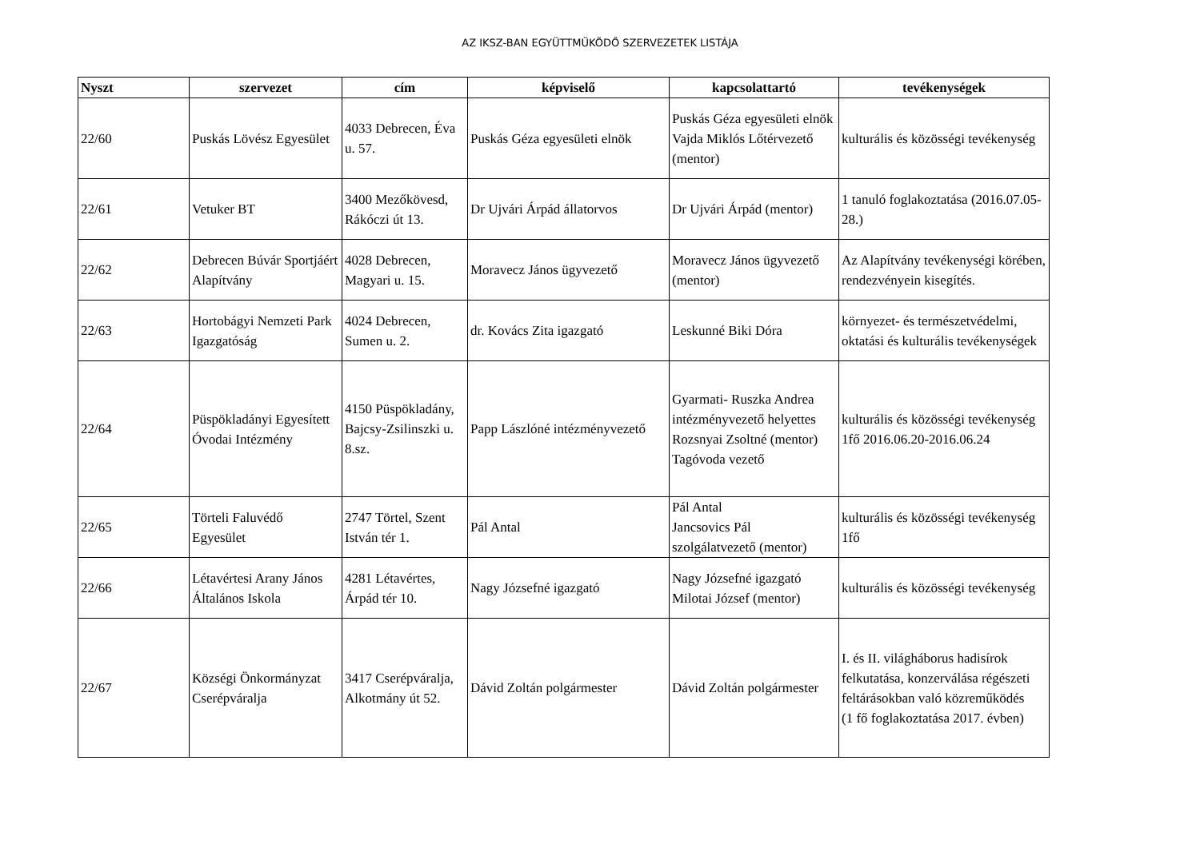AZ IKSZ-BAN EGYÜTTMŰKÖDŐ SZERVEZETEK LISTÁJA
| Nyszt | szervezet | cím | képviselő | kapcsolattartó | tevékenységek |
| --- | --- | --- | --- | --- | --- |
| 22/60 | Puskás Lövész Egyesület | 4033 Debrecen, Éva u. 57. | Puskás Géza egyesületi elnök | Puskás Géza egyesületi elnök Vajda Miklós Lőtérvezető (mentor) | kulturális és közösségi tevékenység |
| 22/61 | Vetuker BT | 3400 Mezőkövesd, Rákóczi út 13. | Dr Ujvári Árpád állatorvos | Dr Ujvári Árpád (mentor) | 1 tanuló foglakoztatása (2016.07.05-28.) |
| 22/62 | Debrecen Búvár Sportjáért Alapítvány | 4028 Debrecen, Magyari u. 15. | Moravecz János ügyvezető | Moravecz János ügyvezető (mentor) | Az Alapítvány tevékenységi körében, rendezvényein kisegítés. |
| 22/63 | Hortobágyi Nemzeti Park Igazgatóság | 4024 Debrecen, Sumen u. 2. | dr. Kovács Zita igazgató | Leskunné Biki Dóra | környezet- és természetvédelmi, oktatási és kulturális tevékenységek |
| 22/64 | Püspökladányi Egyesített Óvodai Intézmény | 4150 Püspökladány, Bajcsy-Zsilinszki u. 8.sz. | Papp Lászlóné intézményvezető | Gyarmati- Ruszka Andrea intézményvezető helyettes Rozsnyai Zsoltné (mentor) Tagóvoda vezető | kulturális és közösségi tevékenység 1fő 2016.06.20-2016.06.24 |
| 22/65 | Törteli Faluvédő Egyesület | 2747 Törtel, Szent István tér 1. | Pál Antal | Pál Antal Jancsovics Pál szolgálatvezető (mentor) | kulturális és közösségi tevékenység 1fő |
| 22/66 | Létavértesi Arany János Általános Iskola | 4281 Létavértes, Árpád tér 10. | Nagy Józsefné igazgató | Nagy Józsefné igazgató Milotai József (mentor) | kulturális és közösségi tevékenység |
| 22/67 | Községi Önkormányzat Cserépváralja | 3417 Cserépváralja, Alkotmány út 52. | Dávid Zoltán polgármester | Dávid Zoltán polgármester | I. és II. világháborus hadisírok felkutatása, konzerválása régészeti feltárásokban való közreműködés (1 fő foglakoztatása 2017. évben) |